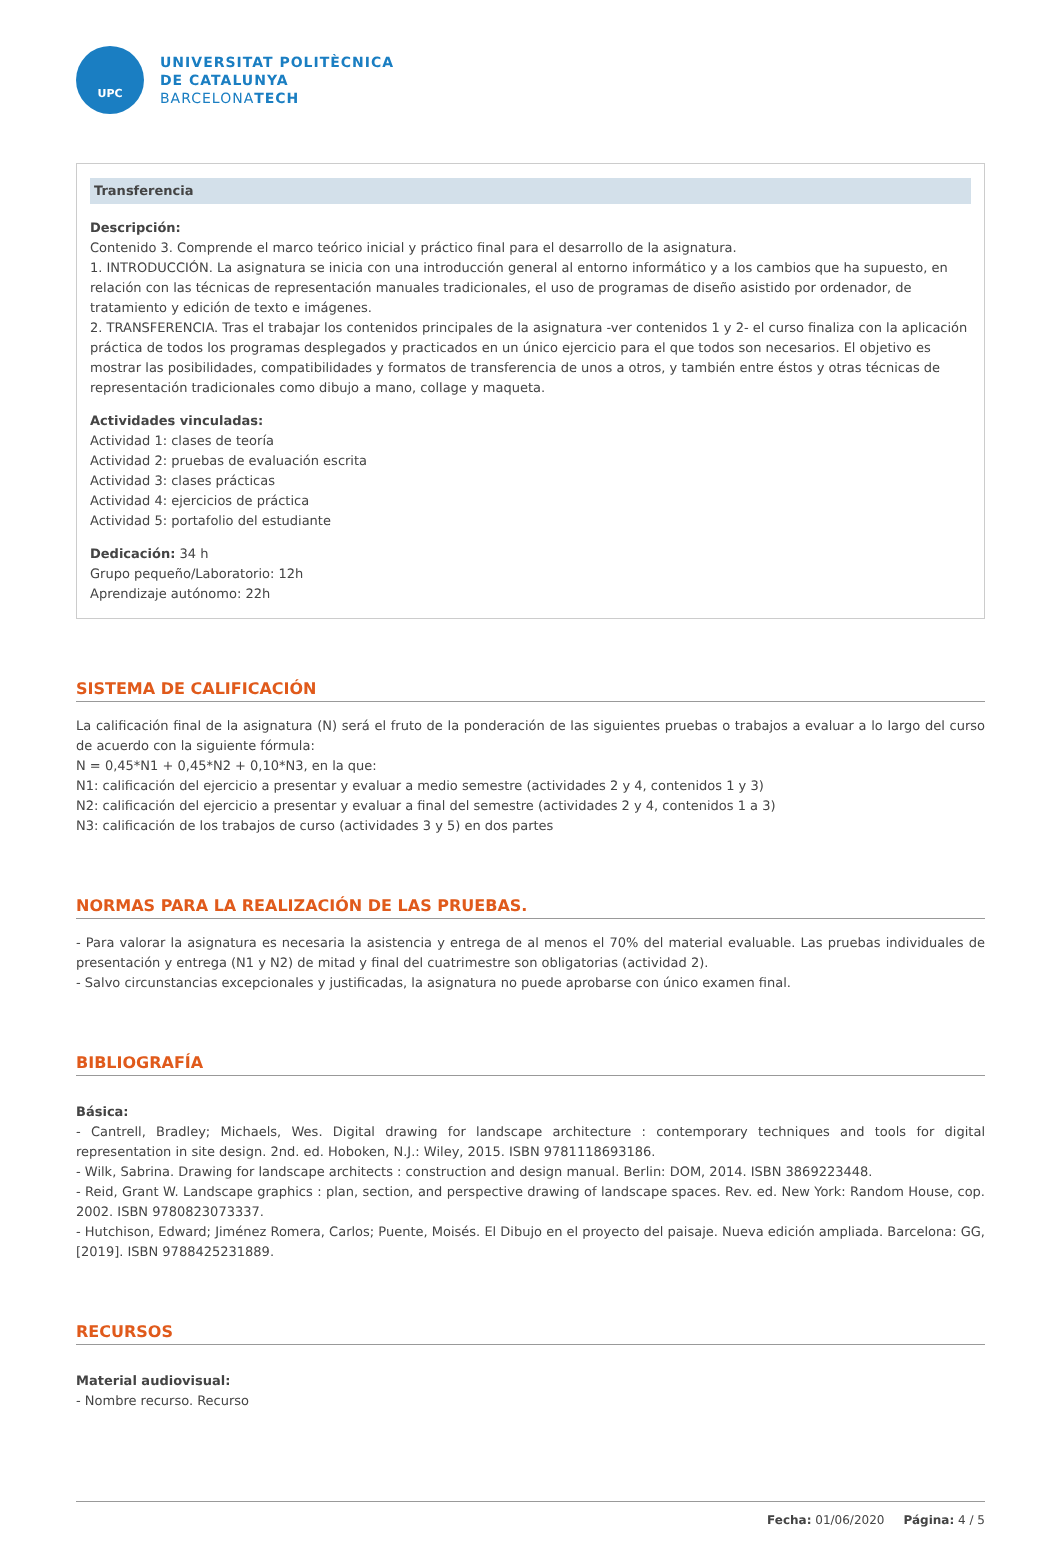UPC
UNIVERSITAT POLITÈCNICA
DE CATALUNYA
BARCELONATECH
Transferencia
Descripción:
Contenido 3. Comprende el marco teórico inicial y práctico final para el desarrollo de la asignatura.
1. INTRODUCCIÓN. La asignatura se inicia con una introducción general al entorno informático y a los cambios que ha supuesto, en relación con las técnicas de representación manuales tradicionales, el uso de programas de diseño asistido por ordenador, de tratamiento y edición de texto e imágenes.
2. TRANSFERENCIA. Tras el trabajar los contenidos principales de la asignatura -ver contenidos 1 y 2- el curso finaliza con la aplicación práctica de todos los programas desplegados y practicados en un único ejercicio para el que todos son necesarios. El objetivo es mostrar las posibilidades, compatibilidades y formatos de transferencia de unos a otros, y también entre éstos y otras técnicas de representación tradicionales como dibujo a mano, collage y maqueta.
Actividades vinculadas:
Actividad 1: clases de teoría
Actividad 2: pruebas de evaluación escrita
Actividad 3: clases prácticas
Actividad 4: ejercicios de práctica
Actividad 5: portafolio del estudiante
Dedicación: 34 h
Grupo pequeño/Laboratorio: 12h
Aprendizaje autónomo: 22h
SISTEMA DE CALIFICACIÓN
La calificación final de la asignatura (N) será el fruto de la ponderación de las siguientes pruebas o trabajos a evaluar a lo largo del curso de acuerdo con la siguiente fórmula:
N = 0,45*N1 + 0,45*N2 + 0,10*N3, en la que:
N1: calificación del ejercicio a presentar y evaluar a medio semestre (actividades 2 y 4, contenidos 1 y 3)
N2: calificación del ejercicio a presentar y evaluar a final del semestre (actividades 2 y 4, contenidos 1 a 3)
N3: calificación de los trabajos de curso (actividades 3 y 5) en dos partes
NORMAS PARA LA REALIZACIÓN DE LAS PRUEBAS.
- Para valorar la asignatura es necesaria la asistencia y entrega de al menos el 70% del material evaluable. Las pruebas individuales de presentación y entrega (N1 y N2) de mitad y final del cuatrimestre son obligatorias (actividad 2).
- Salvo circunstancias excepcionales y justificadas, la asignatura no puede aprobarse con único examen final.
BIBLIOGRAFÍA
Básica:
- Cantrell, Bradley; Michaels, Wes. Digital drawing for landscape architecture : contemporary techniques and tools for digital representation in site design. 2nd. ed. Hoboken, N.J.: Wiley, 2015. ISBN 9781118693186.
- Wilk, Sabrina. Drawing for landscape architects : construction and design manual. Berlin: DOM, 2014. ISBN 3869223448.
- Reid, Grant W. Landscape graphics : plan, section, and perspective drawing of landscape spaces. Rev. ed. New York: Random House, cop. 2002. ISBN 9780823073337.
- Hutchison, Edward; Jiménez Romera, Carlos; Puente, Moisés. El Dibujo en el proyecto del paisaje. Nueva edición ampliada. Barcelona: GG, [2019]. ISBN 9788425231889.
RECURSOS
Material audiovisual:
- Nombre recurso. Recurso
Fecha: 01/06/2020 Página: 4 / 5